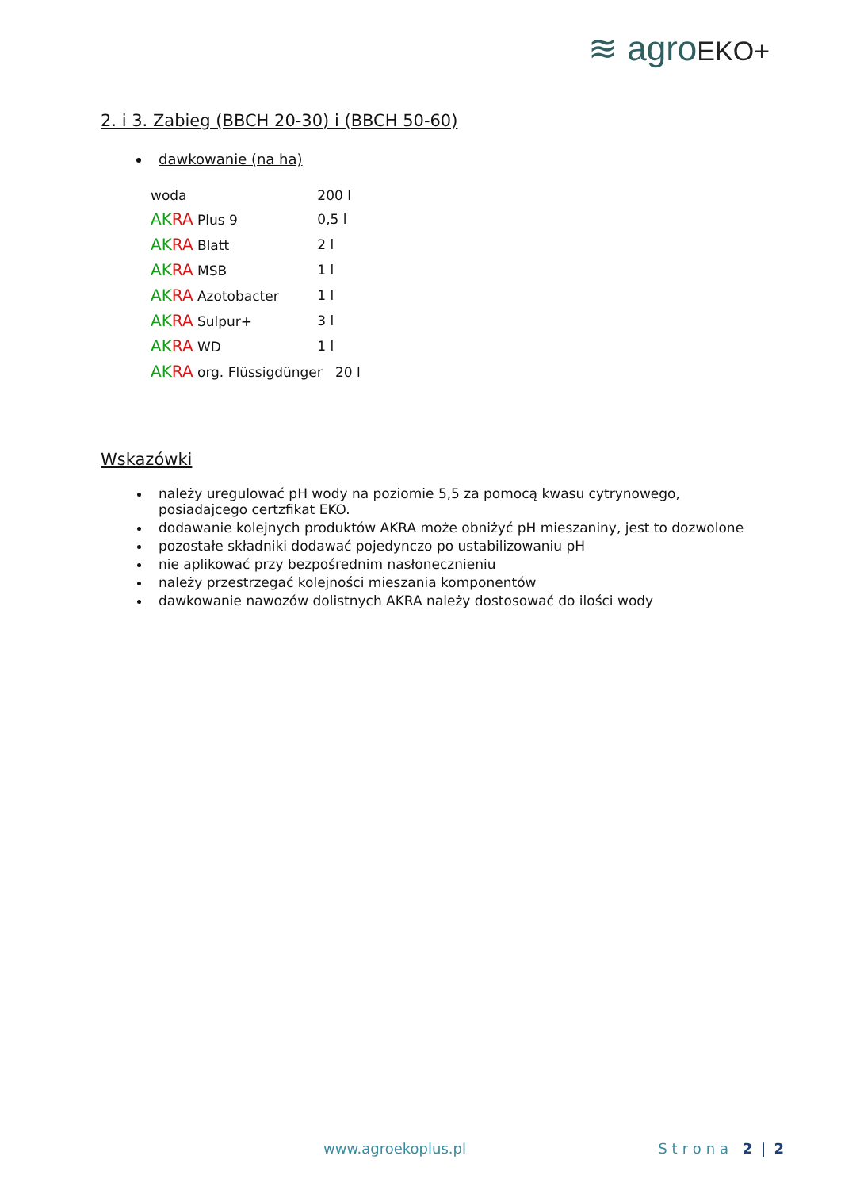≋ agroEKO+
2. i 3. Zabieg (BBCH 20-30) i (BBCH 50-60)
dawkowanie (na ha)
| woda | 200 l |
| AK RA Plus 9 | 0,5 l |
| AK RA Blatt | 2 l |
| AK RA MSB | 1 l |
| AK RA Azotobacter | 1 l |
| AK RA Sulpur+ | 3 l |
| AK RA WD | 1 l |
| AK RA org. Flüssigdünger 20 l | |
Wskazówki
należy uregulować pH wody na poziomie 5,5 za pomocą kwasu cytrynowego, posiadajcego certzfikat EKO.
dodawanie kolejnych produktów AKRA może obniżyć pH mieszaniny, jest to dozwolone
pozostałe składniki dodawać pojedynczo po ustabilizowaniu pH
nie aplikować przy bezpośrednim nasłonecznieniu
należy przestrzegać kolejności mieszania komponentów
dawkowanie nawozów dolistnych AKRA należy dostosować do ilości wody
www.agroekoplus.pl Strona 2 | 2